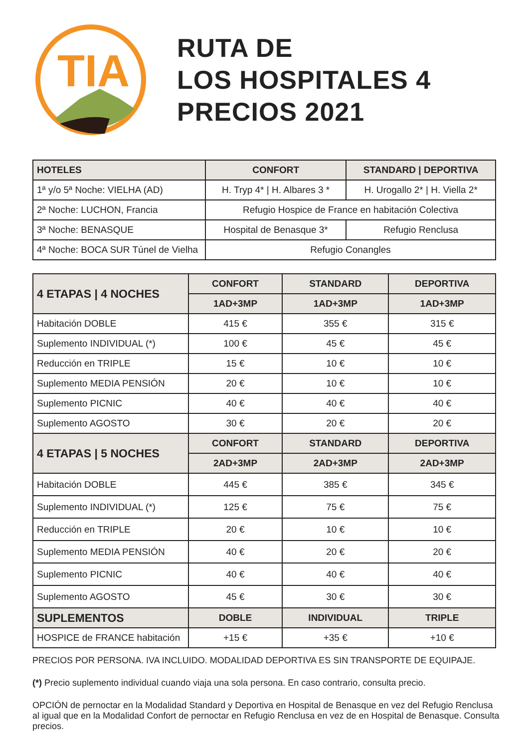TIA
RUTA DE
LOS HOSPITALES 4
PRECIOS 2021
| HOTELES | CONFORT | STANDARD / DEPORTIVA |
| --- | --- | --- |
| 1ª y/o 5ª Noche: VIELHA (AD) | H. Tryp 4* / H. Albares 3 * | H. Urogallo 2* / H. Viella 2* |
| 2ª Noche: LUCHON, Francia | Refugio Hospice de France en habitación Colectiva | |
| 3ª Noche: BENASQUE | Hospital de Benasque 3* | Refugio Renclusa |
| 4ª Noche: BOCA SUR Túnel de Vielha | Refugio Conangles | |
| 4 ETAPAS / 4 NOCHES | CONFORT | STANDARD | DEPORTIVA |
| --- | --- | --- | --- |
| | 1AD+3MP | 1AD+3MP | 1AD+3MP |
| Habitación DOBLE | 415 € | 355 € | 315 € |
| Suplemento INDIVIDUAL (*) | 100 € | 45 € | 45 € |
| Reducción en TRIPLE | 15 € | 10 € | 10 € |
| Suplemento MEDIA PENSIÓN | 20 € | 10 € | 10 € |
| Suplemento PICNIC | 40 € | 40 € | 40 € |
| Suplemento AGOSTO | 30 € | 20 € | 20 € |
| 4 ETAPAS / 5 NOCHES | CONFORT | STANDARD | DEPORTIVA |
| | 2AD+3MP | 2AD+3MP | 2AD+3MP |
| Habitación DOBLE | 445 € | 385 € | 345 € |
| Suplemento INDIVIDUAL (*) | 125 € | 75 € | 75 € |
| Reducción en TRIPLE | 20 € | 10 € | 10 € |
| Suplemento MEDIA PENSIÓN | 40 € | 20 € | 20 € |
| Suplemento PICNIC | 40 € | 40 € | 40 € |
| Suplemento AGOSTO | 45 € | 30 € | 30 € |
| SUPLEMENTOS | DOBLE | INDIVIDUAL | TRIPLE |
| HOSPICE de FRANCE habitación | +15 € | +35 € | +10 € |
PRECIOS POR PERSONA. IVA INCLUIDO. MODALIDAD DEPORTIVA ES SIN TRANSPORTE DE EQUIPAJE.
(*) Precio suplemento individual cuando viaja una sola persona. En caso contrario, consulta precio.
OPCIÓN de pernoctar en la Modalidad Standard y Deportiva en Hospital de Benasque en vez del Refugio Renclusa al igual que en la Modalidad Confort de pernoctar en Refugio Renclusa en vez de en Hospital de Benasque. Consulta precios.